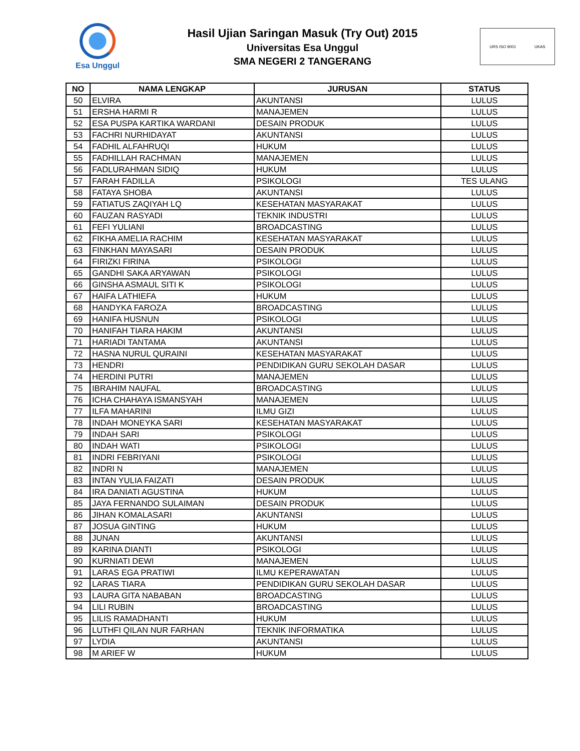Esa Unggul
Hasil Ujian Saringan Masuk (Try Out) 2015
Universitas Esa Unggul
SMA NEGERI 2 TANGERANG
URS ISO 9001 UKAS
| NO | NAMA LENGKAP | JURUSAN | STATUS |
| --- | --- | --- | --- |
| 50 | ELVIRA | AKUNTANSI | LULUS |
| 51 | ERSHA HARMI R | MANAJEMEN | LULUS |
| 52 | ESA PUSPA KARTIKA WARDANI | DESAIN PRODUK | LULUS |
| 53 | FACHRI NURHIDAYAT | AKUNTANSI | LULUS |
| 54 | FADHIL ALFAHRUQI | HUKUM | LULUS |
| 55 | FADHILLAH RACHMAN | MANAJEMEN | LULUS |
| 56 | FADLURAHMAN SIDIQ | HUKUM | LULUS |
| 57 | FARAH FADILLA | PSIKOLOGI | TES ULANG |
| 58 | FATAYA SHOBA | AKUNTANSI | LULUS |
| 59 | FATIATUS ZAQIYAH LQ | KESEHATAN MASYARAKAT | LULUS |
| 60 | FAUZAN RASYADI | TEKNIK INDUSTRI | LULUS |
| 61 | FEFI YULIANI | BROADCASTING | LULUS |
| 62 | FIKHA AMELIA RACHIM | KESEHATAN MASYARAKAT | LULUS |
| 63 | FINKHAN MAYASARI | DESAIN PRODUK | LULUS |
| 64 | FIRIZKI FIRINA | PSIKOLOGI | LULUS |
| 65 | GANDHI SAKA ARYAWAN | PSIKOLOGI | LULUS |
| 66 | GINSHA ASMAUL SITI K | PSIKOLOGI | LULUS |
| 67 | HAIFA LATHIEFA | HUKUM | LULUS |
| 68 | HANDYKA FAROZA | BROADCASTING | LULUS |
| 69 | HANIFA HUSNUN | PSIKOLOGI | LULUS |
| 70 | HANIFAH TIARA HAKIM | AKUNTANSI | LULUS |
| 71 | HARIADI TANTAMA | AKUNTANSI | LULUS |
| 72 | HASNA NURUL QURAINI | KESEHATAN MASYARAKAT | LULUS |
| 73 | HENDRI | PENDIDIKAN GURU SEKOLAH DASAR | LULUS |
| 74 | HERDINI PUTRI | MANAJEMEN | LULUS |
| 75 | IBRAHIM NAUFAL | BROADCASTING | LULUS |
| 76 | ICHA CHAHAYA ISMANSYAH | MANAJEMEN | LULUS |
| 77 | ILFA MAHARINI | ILMU GIZI | LULUS |
| 78 | INDAH MONEYKA SARI | KESEHATAN MASYARAKAT | LULUS |
| 79 | INDAH SARI | PSIKOLOGI | LULUS |
| 80 | INDAH WATI | PSIKOLOGI | LULUS |
| 81 | INDRI FEBRIYANI | PSIKOLOGI | LULUS |
| 82 | INDRI N | MANAJEMEN | LULUS |
| 83 | INTAN YULIA FAIZATI | DESAIN PRODUK | LULUS |
| 84 | IRA DANIATI AGUSTINA | HUKUM | LULUS |
| 85 | JAYA FERNANDO SULAIMAN | DESAIN PRODUK | LULUS |
| 86 | JIHAN KOMALASARI | AKUNTANSI | LULUS |
| 87 | JOSUA GINTING | HUKUM | LULUS |
| 88 | JUNAN | AKUNTANSI | LULUS |
| 89 | KARINA DIANTI | PSIKOLOGI | LULUS |
| 90 | KURNIATI DEWI | MANAJEMEN | LULUS |
| 91 | LARAS EGA PRATIWI | ILMU KEPERAWATAN | LULUS |
| 92 | LARAS TIARA | PENDIDIKAN GURU SEKOLAH DASAR | LULUS |
| 93 | LAURA GITA NABABAN | BROADCASTING | LULUS |
| 94 | LILI RUBIN | BROADCASTING | LULUS |
| 95 | LILIS RAMADHANTI | HUKUM | LULUS |
| 96 | LUTHFI QILAN NUR FARHAN | TEKNIK INFORMATIKA | LULUS |
| 97 | LYDIA | AKUNTANSI | LULUS |
| 98 | M ARIEF W | HUKUM | LULUS |